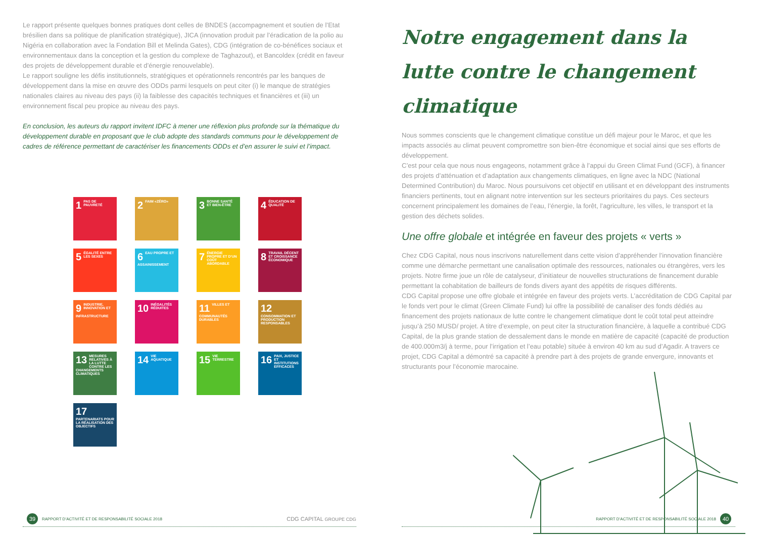Le rapport présente quelques bonnes pratiques dont celles de BNDES (accompagnement et soutien de l’Etat brésilien dans sa politique de planification stratégique), JICA (innovation produit par l’éradication de la polio au Nigéria en collaboration avec la Fondation Bill et Melinda Gates), CDG (intégration de co-bénéfices sociaux et environnementaux dans la conception et la gestion du complexe de Taghazout), et Bancoldex (crédit en faveur des projets de développement durable et d’énergie renouvelable).
Le rapport souligne les défis institutionnels, stratégiques et opérationnels rencontrés par les banques de développement dans la mise en œuvre des ODDs parmi lesquels on peut citer (i) le manque de stratégies nationales claires au niveau des pays (ii) la faiblesse des capacités techniques et financières et (iii) un environnement fiscal peu propice au niveau des pays.
En conclusion, les auteurs du rapport invitent IDFC à mener une réflexion plus profonde sur la thématique du développement durable en proposant que le club adopte des standards communs pour le développement de cadres de référence permettant de caractériser les financements ODDs et d’en assurer le suivi et l’impact.
1 PAS DE PAUVRETÉ
2 FAIM «ZÉRO»
3 BONNE SANTÉ ET BIEN-ÊTRE
4 ÉDUCATION DE QUALITÉ
5 ÉGALITÉ ENTRE LES SEXES
6 EAU PROPRE ET ASSAINISSEMENT
7 ÉNERGIE PROPRE ET D’UN COÛT ABORDABLE
8 TRAVAIL DÉCENT ET CROISSANCE ÉCONOMIQUE
9 INDUSTRIE, INNOVATION ET INFRASTRUCTURE
10 INÉGALITÉS RÉDUITES
11 VILLES ET COMMUNAUTÉS DURABLES
12 CONSOMMATION ET PRODUCTION RESPONSABLES
13 MESURES RELATIVES À LA LUTTE CONTRE LES CHANGEMENTS CLIMATIQUES
14 VIE AQUATIQUE
15 VIE TERRESTRE
16 PAIX, JUSTICE ET INSTITUTIONS EFFICACES
17 PARTENARIATS POUR LA RÉALISATION DES OBJECTIFS
39 RAPPORT D’ACTIVITÉ ET DE RESPONSABILITÉ SOCIALE 2018 CDG CAPITAL GROUPE CDG
Notre engagement dans la lutte contre le changement climatique
Nous sommes conscients que le changement climatique constitue un défi majeur pour le Maroc, et que les impacts associés au climat peuvent compromettre son bien-être économique et social ainsi que ses efforts de développement.
C’est pour cela que nous nous engageons, notamment grâce à l’appui du Green Climat Fund (GCF), à financer des projets d’atténuation et d’adaptation aux changements climatiques, en ligne avec la NDC (National Determined Contribution) du Maroc. Nous poursuivons cet objectif en utilisant et en développant des instruments financiers pertinents, tout en alignant notre intervention sur les secteurs prioritaires du pays. Ces secteurs concernent principalement les domaines de l’eau, l’énergie, la forêt, l’agriculture, les villes, le transport et la gestion des déchets solides.
Une offre globale et intégrée en faveur des projets « verts »
Chez CDG Capital, nous nous inscrivons naturellement dans cette vision d’appréhender l’innovation financière comme une démarche permettant une canalisation optimale des ressources, nationales ou étrangères, vers les projets. Notre firme joue un rôle de catalyseur, d’initiateur de nouvelles structurations de financement durable permettant la cohabitation de bailleurs de fonds divers ayant des appétits de risques différents.
CDG Capital propose une offre globale et intégrée en faveur des projets verts. L’accréditation de CDG Capital par le fonds vert pour le climat (Green Climate Fund) lui offre la possibilité de canaliser des fonds dédiés au financement des projets nationaux de lutte contre le changement climatique dont le coût total peut atteindre jusqu’à 250 MUSD/ projet. A titre d’exemple, on peut citer la structuration financière, à laquelle a contribué CDG Capital, de la plus grande station de dessalement dans le monde en matière de capacité (capacité de production de 400.000m3/j à terme, pour l’irrigation et l’eau potable) située à environ 40 km au sud d’Agadir. A travers ce projet, CDG Capital a démontré sa capacité à prendre part à des projets de grande envergure, innovants et structurants pour l’économie marocaine.
RAPPORT D’ACTIVITÉ ET DE RESPONSABILITÉ SOCIALE 2018 40